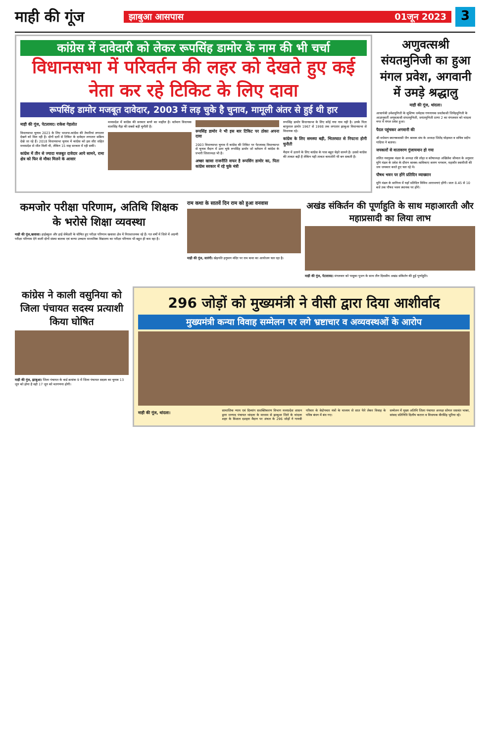माही की गूंज
झाबुआ आसपास 01जून 2023
3
कांग्रेस में दावेदारी को लेकर रूपसिंह डामोर के नाम की भी चर्चा
विधानसभा में परिवर्तन की लहर को देखते हुए कई नेता कर रहे टिकिट के लिए दावा
रूपसिंह डामोर मजबूत दावेदार, 2003 में लड़ चुके है चुनाव, मामूली अंतर से हुई थी हार
माही की गूंज, पेटलावद। राकेश गेहलोत
विधानसभा चुनाव 2023 के लिए भाजपा-कांग्रेस की तेयारियां लगातार देखने को मिल रही है। दोनों दलों से टिकिट के दावेदार लगातार सक्रिय देखे जा रहे हैं। 2018 विधानसभा चुनाव में कांग्रेस को इस सीट सहित मध्यप्रदेश से जीत मिली थी, लेकिन 15 माह सरकार में रही सकी।
कांग्रेस में तीन से ज्यादा मजबूत दावेदार आये सामने, रामा क्षेत्र को फिर से मौका मिलने के आसार
मध्यप्रदेश में कांग्रेस की सरकार बनने का माहौल है। वर्तमान विधायक वालसिंह मैड़ा की सबसे बड़ी चुनौती है।
रूपसिंह डामोर ने भी इस बार टिकिट पर ठोका अपना दावा
2003 विधानसभा चुनाव में कांग्रेस की टिकिट पर पेटलावद विधानसभा से चुनाव मैदान में उतर चुके रूपसिंह डामोर जो वर्तमान में कांग्रेस के प्रभारी जिलाध्यक्ष भी है।
अच्छा खासा राजनीति सफर है रूपसिंग डामोर का, पिता कांग्रेस सरकार में रहे चुके मंत्री
रूपसिंह डामोर विधानसभा के लिए कोई नया नाम नही है। उनके पिता बापूलाल डामोर 1967 से 1998 तक लगातार झाबुआ विधानसभा से विधायक रहे।
कांग्रेस के लिए समस्या बड़ी, भितरघात से निपटना होगी चुनौती
मैदान में उतरने के लिए कांग्रेस के पास बहुत चेहरे सामने है। उससे कांग्रेस की ताकत बढ़ी है लेकिन यही ताकत कमजोरी भी बन सकती है।
अणुवत्सश्री संयतमुनिजी का हुआ मंगल प्रवेश, अगवानी में उमड़े श्रद्धालु
माही की गूंज, थांदला।
आचार्यश्री उमेशमुनिजी के सुशिष्य धर्मदास गणनायक प्रवर्तकश्री जिनेंद्रमुनिजी के आज्ञानुवर्ती अणुवत्सश्री संयतमुनिजी, जयंतमुनिजी ठाणा 2 का मंगलवार को थांदला नगर में मंगल प्रवेश हुआ।
पैदल पहुंचकर अगवानी की
श्री वर्धमान स्थानकवासी जैन श्रावक संघ के अध्यक्ष जितेंद्र घोड़ावत व सचिव प्रदीप गादिया ने बताया।
जयकारों से वातावरण गुंजायमान हो गया
ललित नवयुवक मंडल के अध्यक्ष रवि लोढ़ा व कोषाध्यक्ष अखिलेश श्रीमाल के अनुसार मुनि मंडल के प्रवेश के दौरान श्रावक-श्राविकाए श्रमण भगवान, महावीर स्वामीजी की जय जयकार करते हुए चल रहे थे।
पौषध भवन पर होंगे प्रतिदिन व्याख्यान
मुनि मंडल के सानिध्य में यहाँ प्रतिदिन विविध आराधनाएं होंगी। प्रातः 8.45 से 10 बजे तक पौषध भवन स्थानक पर होंगे।
कमजोर परीक्षा परिणाम, अतिथि शिक्षक के भरोसे शिक्षा व्यवस्था
माही की गूंज,खवासा। हाईस्कूल और हाई सेकेंडरी के घोषित हुए परीक्षा परिणाम खवासा क्षेत्र में निराशाजनक रहे हैं। गत वर्षों में जिले में अग्रणी परीक्षा परिणाम देने वाली दोनों संस्था बालक एवं कन्या उच्चतर माध्यमिक विद्यालय का परीक्षा परिणाम भी बहुत ही कम रहा है।
राम कथा के सातवें दिन राम को हुआ वनवास
माही की गूंज, सारंगी। खेड़पति हनुमान मंदिर पर राम कथा का आयोजन चल रहा है।
अखंड संकिर्तन की पूर्णाहुति के साथ महाआरती और महाप्रसादी का लिया लाभ
माही की गूंज, पेटलावद। मंगलवार को पादुका पूजन के साथ तीन दिवसीय अखंड संकिर्तन की हुई पूर्णाहुति।
कांग्रेस ने काली वसुनिया को जिला पंचायत सदस्य प्रत्याशी किया घोषित
माही की गूंज, झाबुआ। जिला पंचायत के वार्ड क्रमांक 9 में जिला पंचायत सदस्य का चुनाव 13 जून को होना है वही 17 जून को मतगणना होगी।
296 जोड़ों को मुख्यमंत्री ने वीसी द्वारा दिया आशीर्वाद
मुख्यमंत्री कन्या विवाह सम्मेलन पर लगे भ्रष्टाचार व अव्यवस्थओं के आरोप
माही की गूंज, थांदला।
सामाजिक न्याय एवं दिव्यांग सशक्तिकरण विभाग मध्यप्रदेश शासन द्वारा जनपद पंचायत थांदला के माध्यम से झाबुआ जिले के थांदला शहर के विशाल दशहरा मैदान पर अंचल के 296 जोड़ों ने गायत्री परिवार के वेदोपचार मंत्रों के माध्यम से सात फेरे लेकर विवाह के पवित्र बंधन में बंध गए।
सम्मेलन में मुख्य अतिथि जिला पंचायत अध्यक्ष सोनल जसवंत भाबर, सांसद प्रतिनिधि दिलीप कटारा व विधायक वीरसिंह भूरिया रहे।